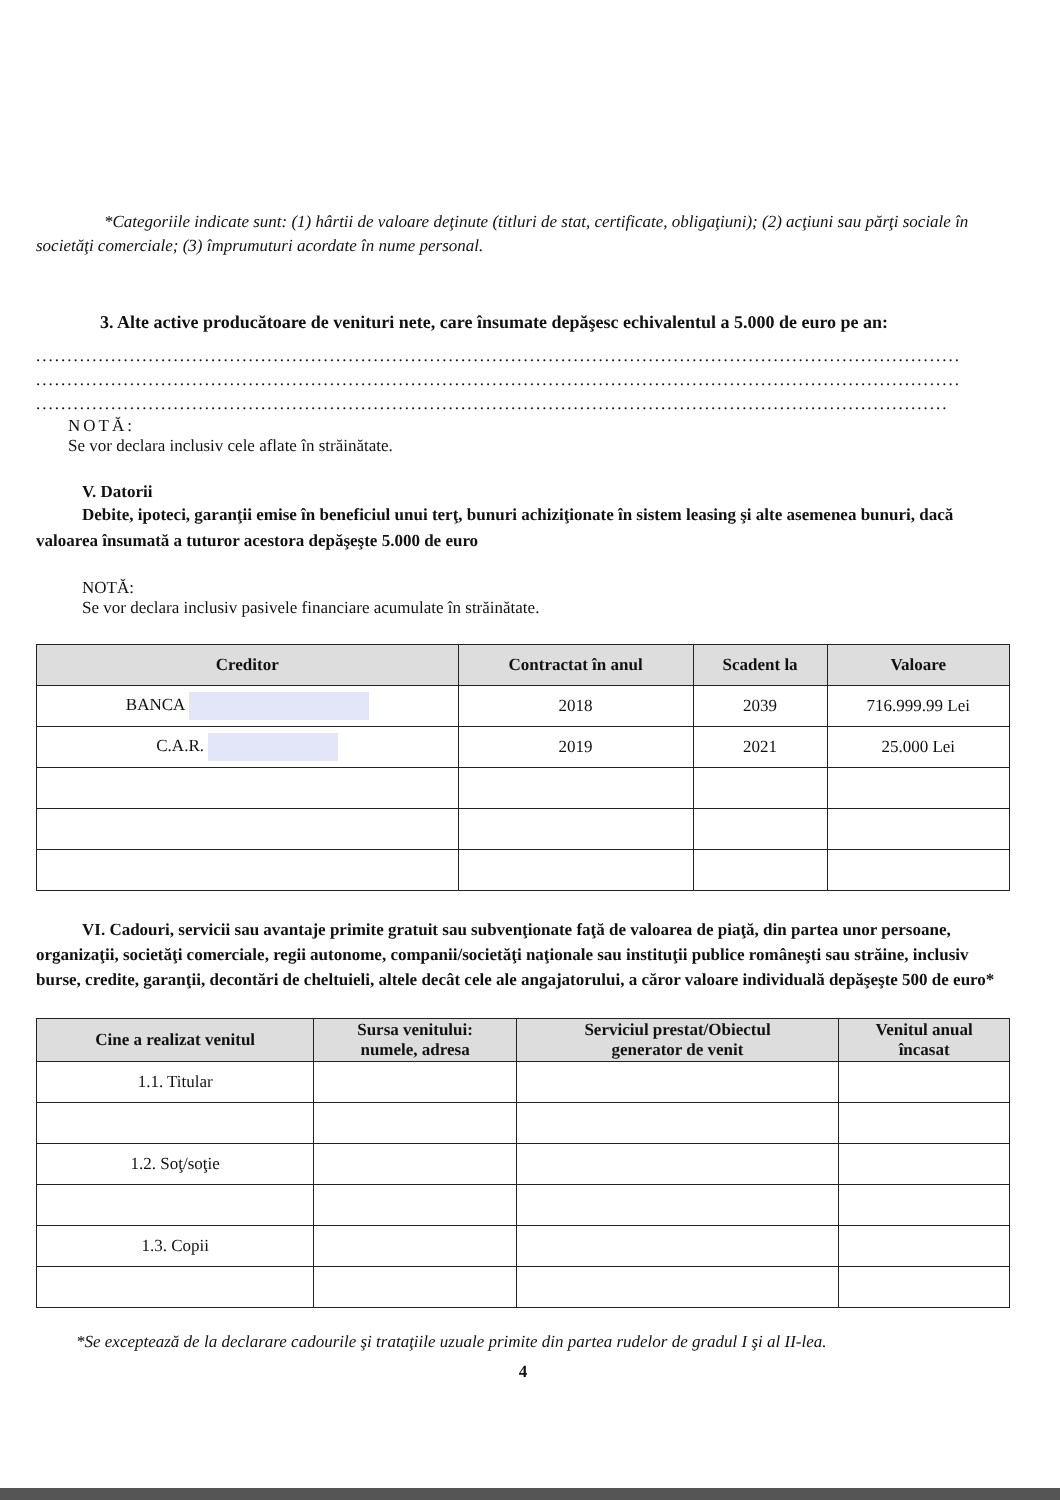*Categoriile indicate sunt: (1) hârtii de valoare deţinute (titluri de stat, certificate, obligaţiuni); (2) acţiuni sau părţi sociale în societăţi comerciale; (3) împrumuturi acordate în nume personal.
3. Alte active producătoare de venituri nete, care însumate depăşesc echivalentul a 5.000 de euro pe an:
....................................................................................................................................................
....................................................................................................................................................
..................................................................................................................................................
NOTĂ:
Se vor declara inclusiv cele aflate în străinătate.
V. Datorii
Debite, ipoteci, garanţii emise în beneficiul unui terţ, bunuri achiziţionate în sistem leasing şi alte asemenea bunuri, dacă valoarea însumată a tuturor acestora depăşeşte 5.000 de euro
NOTĂ:
Se vor declara inclusiv pasivele financiare acumulate în străinătate.
| Creditor | Contractat în anul | Scadent la | Valoare |
| --- | --- | --- | --- |
| BANCA | 2018 | 2039 | 716.999.99 Lei |
| C.A.R. | 2019 | 2021 | 25.000 Lei |
VI. Cadouri, servicii sau avantaje primite gratuit sau subvenţionate faţă de valoarea de piaţă, din partea unor persoane, organizaţii, societăţi comerciale, regii autonome, companii/societăţi naţionale sau instituţii publice româneşti sau străine, inclusiv burse, credite, garanţii, decontări de cheltuieli, altele decât cele ale angajatorului, a căror valoare individuală depăşeşte 500 de euro*
| Cine a realizat venitul | Sursa venitului: numele, adresa | Serviciul prestat/Obiectul generator de venit | Venitul anual încasat |
| --- | --- | --- | --- |
| 1.1. Titular | | | |
| 1.2. Soţ/soţie | | | |
| 1.3. Copii | | | |
*Se exceptează de la declarare cadourile şi trataţiile uzuale primite din partea rudelor de gradul I şi al II-lea.
4